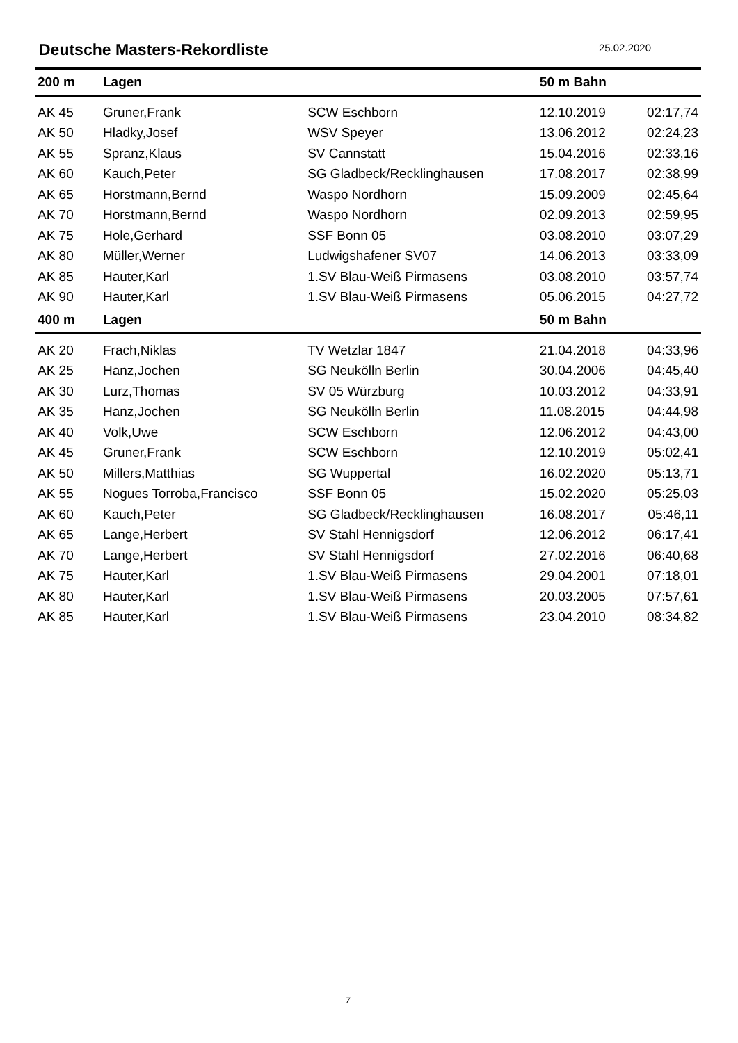Deutsche Masters-Rekordliste
25.02.2020
| 200 m | Lagen | | 50 m Bahn | |
| --- | --- | --- | --- | --- |
| AK 45 | Gruner,Frank | SCW Eschborn | 12.10.2019 | 02:17,74 |
| AK 50 | Hladky,Josef | WSV Speyer | 13.06.2012 | 02:24,23 |
| AK 55 | Spranz,Klaus | SV Cannstatt | 15.04.2016 | 02:33,16 |
| AK 60 | Kauch,Peter | SG Gladbeck/Recklinghausen | 17.08.2017 | 02:38,99 |
| AK 65 | Horstmann,Bernd | Waspo Nordhorn | 15.09.2009 | 02:45,64 |
| AK 70 | Horstmann,Bernd | Waspo Nordhorn | 02.09.2013 | 02:59,95 |
| AK 75 | Hole,Gerhard | SSF Bonn 05 | 03.08.2010 | 03:07,29 |
| AK 80 | Müller,Werner | Ludwigshafener SV07 | 14.06.2013 | 03:33,09 |
| AK 85 | Hauter,Karl | 1.SV Blau-Weiß Pirmasens | 03.08.2010 | 03:57,74 |
| AK 90 | Hauter,Karl | 1.SV Blau-Weiß Pirmasens | 05.06.2015 | 04:27,72 |
| 400 m | Lagen | | 50 m Bahn | |
| AK 20 | Frach,Niklas | TV Wetzlar 1847 | 21.04.2018 | 04:33,96 |
| AK 25 | Hanz,Jochen | SG Neukölln Berlin | 30.04.2006 | 04:45,40 |
| AK 30 | Lurz,Thomas | SV 05 Würzburg | 10.03.2012 | 04:33,91 |
| AK 35 | Hanz,Jochen | SG Neukölln Berlin | 11.08.2015 | 04:44,98 |
| AK 40 | Volk,Uwe | SCW Eschborn | 12.06.2012 | 04:43,00 |
| AK 45 | Gruner,Frank | SCW Eschborn | 12.10.2019 | 05:02,41 |
| AK 50 | Millers,Matthias | SG Wuppertal | 16.02.2020 | 05:13,71 |
| AK 55 | Nogues Torroba,Francisco | SSF Bonn 05 | 15.02.2020 | 05:25,03 |
| AK 60 | Kauch,Peter | SG Gladbeck/Recklinghausen | 16.08.2017 | 05:46,11 |
| AK 65 | Lange,Herbert | SV Stahl Hennigsdorf | 12.06.2012 | 06:17,41 |
| AK 70 | Lange,Herbert | SV Stahl Hennigsdorf | 27.02.2016 | 06:40,68 |
| AK 75 | Hauter,Karl | 1.SV Blau-Weiß Pirmasens | 29.04.2001 | 07:18,01 |
| AK 80 | Hauter,Karl | 1.SV Blau-Weiß Pirmasens | 20.03.2005 | 07:57,61 |
| AK 85 | Hauter,Karl | 1.SV Blau-Weiß Pirmasens | 23.04.2010 | 08:34,82 |
7